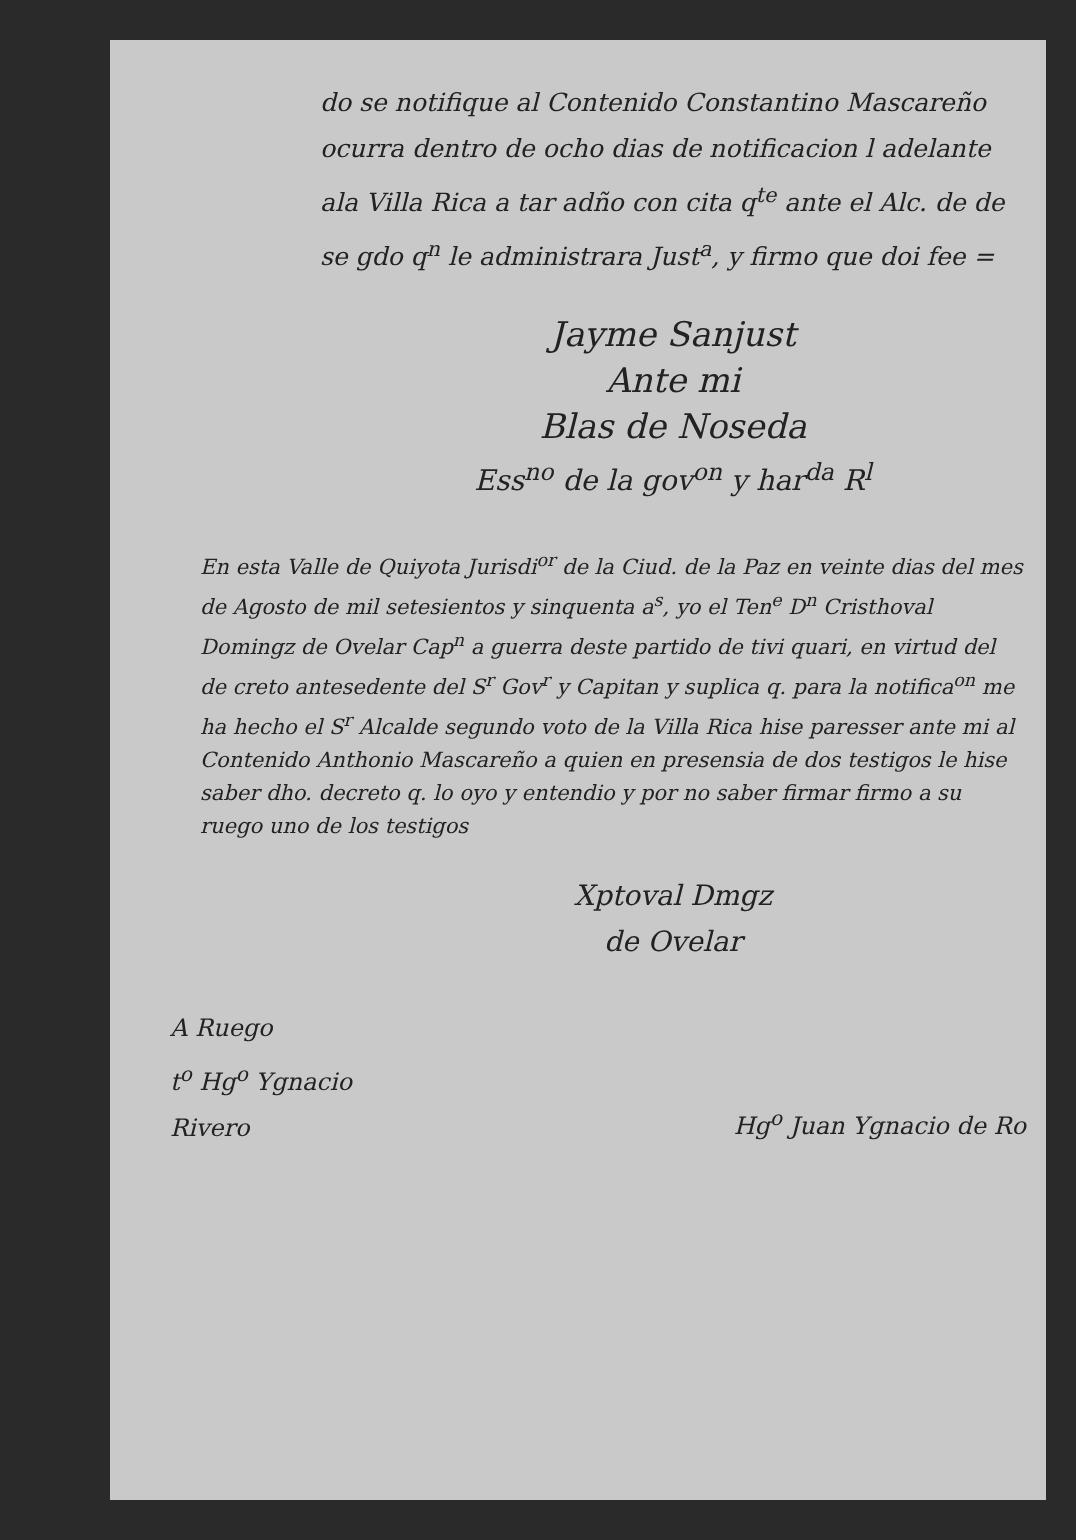do se notifique al Contenido Constantino Mascareño ocurra dentro de ocho dias de notificacion l adelante ala Villa Rica a tar adño con cita q<sup>te</sup> ante el Alc. de de se gdo q<sup>n</sup> le administrara Just<sup>a</sup>, y firmo que doi fee =
Jayme Sanjust
Ante mi
Blas de Noseda
Ess<sup>no</sup> de la gov<sup>on</sup> y har<sup>da</sup> R<sup>l</sup>
En esta Valle de Quiyota Jurisdi<sup>or</sup> de la Ciud. de la Paz en veinte dias del mes de Agosto de mil setesientos y sinquenta a<sup>s</sup>, yo el Ten<sup>e</sup> D<sup>n</sup> Cristhoval Domingz de Ovelar Cap<sup>n</sup> a guerra deste partido de tivi quari, en virtud del de creto antesedente del S<sup>r</sup> Gov<sup>r</sup> y Capitan y suplica q. para la notifica<sup>on</sup> me ha hecho el S<sup>r</sup> Alcalde segundo voto de la Villa Rica hise paresser ante mi al Contenido Anthonio Mascareño a quien en presensia de dos testigos le hise saber dho. decreto q. lo oyo y entendio y por no saber firmar firmo a su ruego uno de los testigos
Xptoval Dmgz
de Ovelar
A Ruego
t<sup>o</sup> Hg<sup>o</sup> Ygnacio
Rivero
Hg<sup>o</sup> Juan Ygnacio de Ro